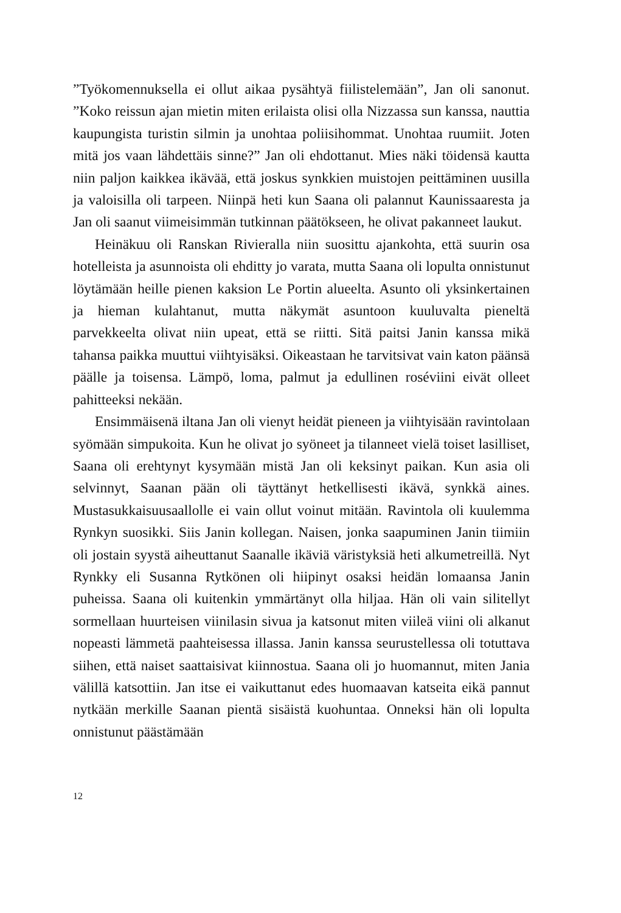”Työkomennuksella ei ollut aikaa pysähtyä fiilistelemään”, Jan oli sanonut. ”Koko reissun ajan mietin miten erilaista olisi olla Nizzassa sun kanssa, nauttia kaupungista turistin silmin ja unohtaa poliisihommat. Unohtaa ruumiit. Joten mitä jos vaan lähdettäis sinne?” Jan oli ehdottanut. Mies näki töidensä kautta niin paljon kaikkea ikävää, että joskus synkkien muistojen peittäminen uusilla ja valoisilla oli tarpeen. Niinpä heti kun Saana oli palannut Kaunissaaresta ja Jan oli saanut viimeisimmän tutkinnan päätökseen, he olivat pakanneet laukut.
Heinäkuu oli Ranskan Rivieralla niin suosittu ajankohta, että suurin osa hotelleista ja asunnoista oli ehditty jo varata, mutta Saana oli lopulta onnistunut löytämään heille pienen kaksion Le Portin alueelta. Asunto oli yksinkertainen ja hieman kulahtanut, mutta näkymät asuntoon kuuluvalta pieneltä parvekkeelta olivat niin upeat, että se riitti. Sitä paitsi Janin kanssa mikä tahansa paikka muuttui viihtyisäksi. Oikeastaan he tarvitsivat vain katon päänsä päälle ja toisensa. Lämpö, loma, palmut ja edullinen roséviini eivät olleet pahitteeksi nekään.
Ensimmäisenä iltana Jan oli vienyt heidät pieneen ja viihtyisään ravintolaan syömään simpukoita. Kun he olivat jo syöneet ja tilanneet vielä toiset lasilliset, Saana oli erehtynyt kysymään mistä Jan oli keksinyt paikan. Kun asia oli selvinnyt, Saanan pään oli täyttänyt hetkellisesti ikävä, synkkä aines. Mustasukkaisuusaallolle ei vain ollut voinut mitään. Ravintola oli kuulemma Rynkyn suosikki. Siis Janin kollegan. Naisen, jonka saapuminen Janin tiimiin oli jostain syystä aiheuttanut Saanalle ikäviä väristyksiä heti alkumetreillä. Nyt Rynkky eli Susanna Rytkönen oli hiipinyt osaksi heidän lomaansa Janin puheissa. Saana oli kuitenkin ymmärtänyt olla hiljaa. Hän oli vain silitellyt sormellaan huurteisen viinilasin sivua ja katsonut miten viileä viini oli alkanut nopeasti lämmetä paahteisessa illassa. Janin kanssa seurustellessa oli totuttava siihen, että naiset saattaisivat kiinnostua. Saana oli jo huomannut, miten Jania välillä katsottiin. Jan itse ei vaikuttanut edes huomaavan katseita eikä pannut nytkään merkille Saanan pientä sisäistä kuohuntaa. Onneksi hän oli lopulta onnistunut päästämään
12